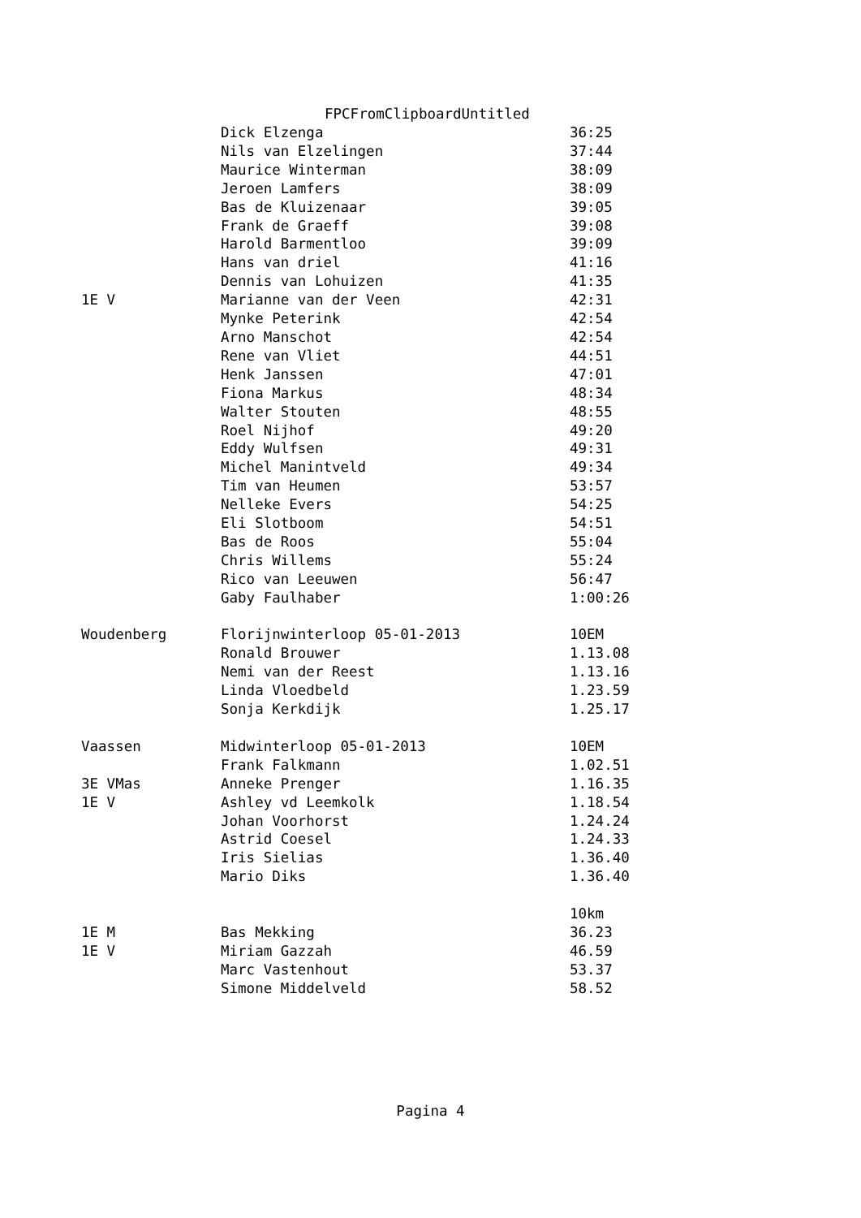FPCFromClipboardUntitled
| | Dick Elzenga | 36:25 |
| | Nils van Elzelingen | 37:44 |
| | Maurice Winterman | 38:09 |
| | Jeroen Lamfers | 38:09 |
| | Bas de Kluizenaar | 39:05 |
| | Frank de Graeff | 39:08 |
| | Harold Barmentloo | 39:09 |
| | Hans van driel | 41:16 |
| | Dennis van Lohuizen | 41:35 |
| 1E V | Marianne van der Veen | 42:31 |
| | Mynke Peterink | 42:54 |
| | Arno Manschot | 42:54 |
| | Rene van Vliet | 44:51 |
| | Henk Janssen | 47:01 |
| | Fiona Markus | 48:34 |
| | Walter Stouten | 48:55 |
| | Roel Nijhof | 49:20 |
| | Eddy Wulfsen | 49:31 |
| | Michel Manintveld | 49:34 |
| | Tim van Heumen | 53:57 |
| | Nelleke Evers | 54:25 |
| | Eli Slotboom | 54:51 |
| | Bas de Roos | 55:04 |
| | Chris Willems | 55:24 |
| | Rico van Leeuwen | 56:47 |
| | Gaby Faulhaber | 1:00:26 |
| Woudenberg | Florijnwinterloop 05-01-2013 | 10EM |
| | Ronald Brouwer | 1.13.08 |
| | Nemi van der Reest | 1.13.16 |
| | Linda Vloedbeld | 1.23.59 |
| | Sonja Kerkdijk | 1.25.17 |
| Vaassen | Midwinterloop 05-01-2013 | 10EM |
| | Frank Falkmann | 1.02.51 |
| 3E VMas | Anneke Prenger | 1.16.35 |
| 1E V | Ashley vd Leemkolk | 1.18.54 |
| | Johan Voorhorst | 1.24.24 |
| | Astrid Coesel | 1.24.33 |
| | Iris Sielias | 1.36.40 |
| | Mario Diks | 1.36.40 |
| | | 10km |
| 1E M | Bas Mekking | 36.23 |
| 1E V | Miriam Gazzah | 46.59 |
| | Marc Vastenhout | 53.37 |
| | Simone Middelveld | 58.52 |
Pagina 4